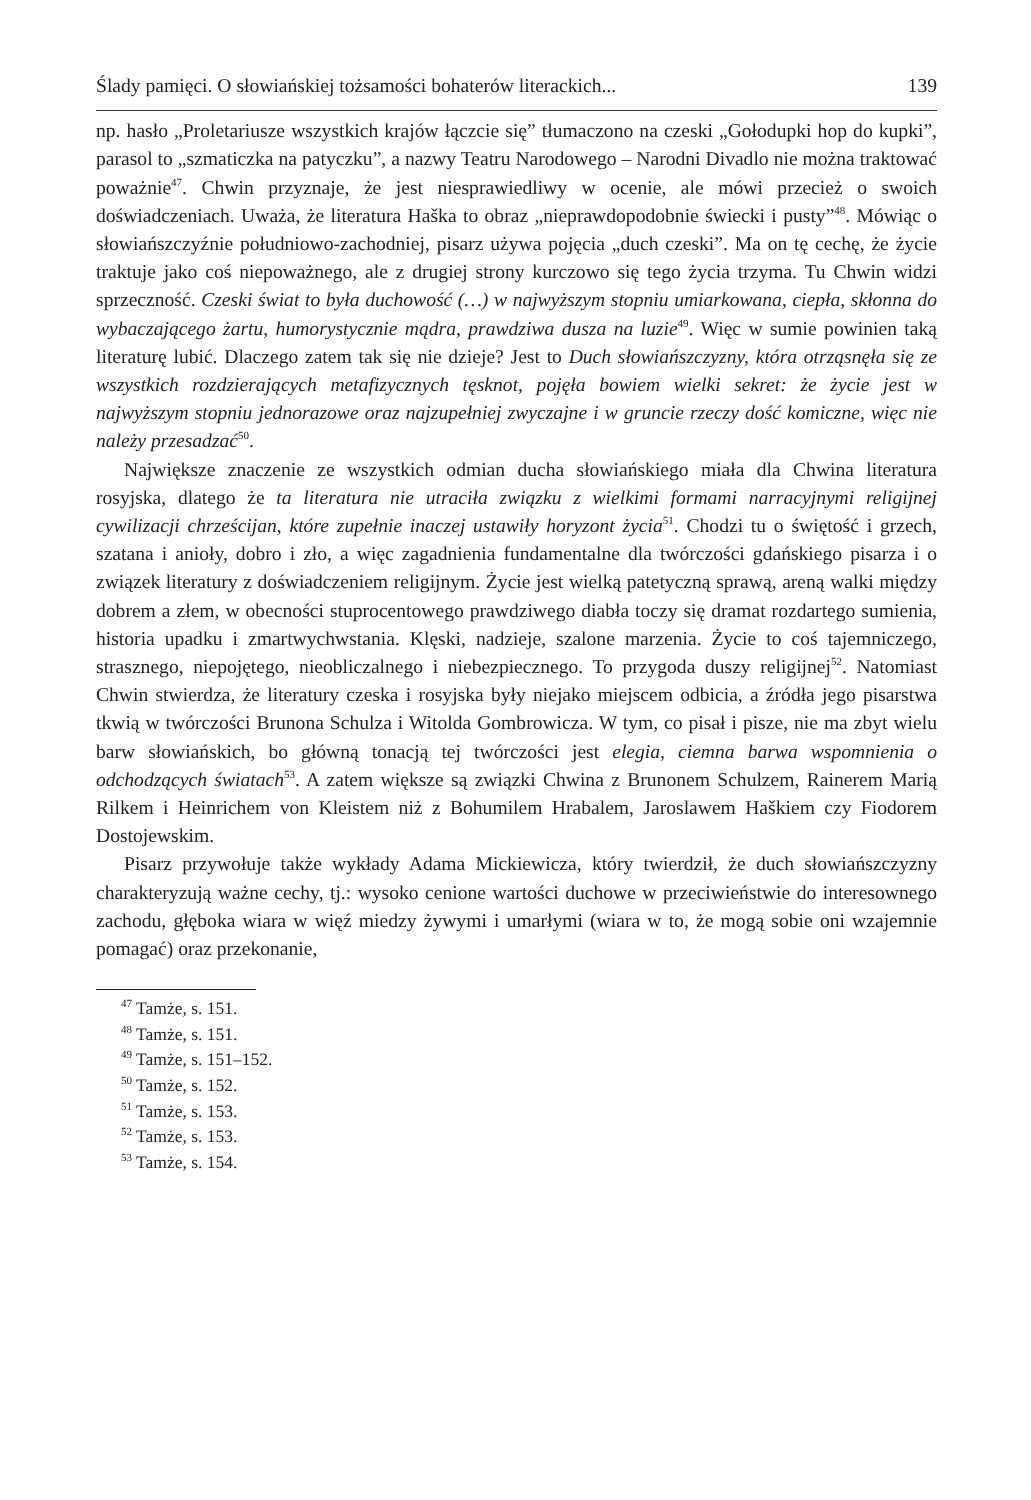Ślady pamięci. O słowiańskiej tożsamości bohaterów literackich... 139
np. hasło „Proletariusze wszystkich krajów łączcie się” tłumaczono na czeski „Gołodupki hop do kupki”, parasol to „szmaticzka na patyczku”, a nazwy Teatru Narodowego – Narodni Divadlo nie można traktować poważnie<sup>47</sup>. Chwin przyznaje, że jest niesprawiedliwy w ocenie, ale mówi przecież o swoich doświadczeniach. Uważa, że literatura Haška to obraz „nieprawdopodobnie świecki i pusty”<sup>48</sup>. Mówiąc o słowiańszczyźnie południowo-zachodniej, pisarz używa pojęcia „duch czeski”. Ma on tę cechę, że życie traktuje jako coś niepoważnego, ale z drugiej strony kurczowo się tego życia trzyma. Tu Chwin widzi sprzeczność. Czeski świat to była duchowość (…) w najwyższym stopniu umiarkowana, ciepła, skłonna do wybaczającego żartu, humorystycznie mądra, prawdziwa dusza na luzie<sup>49</sup>. Więc w sumie powinien taką literaturę lubić. Dlaczego zatem tak się nie dzieje? Jest to Duch słowiańszczyzny, która otrząsnęła się ze wszystkich rozdzierających metafizycznych tęsknot, pojęła bowiem wielki sekret: że życie jest w najwyższym stopniu jednorazowe oraz najzupełniej zwyczajne i w gruncie rzeczy dość komiczne, więc nie należy przesadzać<sup>50</sup>.
Największe znaczenie ze wszystkich odmian ducha słowiańskiego miała dla Chwina literatura rosyjska, dlatego że ta literatura nie utraciła związku z wielkimi formami narracyjnymi religijnej cywilizacji chrześcijan, które zupełnie inaczej ustawiły horyzont życia<sup>51</sup>. Chodzi tu o świętość i grzech, szatana i anioły, dobro i zło, a więc zagadnienia fundamentalne dla twórczości gdańskiego pisarza i o związek literatury z doświadczeniem religijnym. Życie jest wielką patetyczną sprawą, areną walki między dobrem a złem, w obecności stuprocentowego prawdziwego diabła toczy się dramat rozdartego sumienia, historia upadku i zmartwychwstania. Klęski, nadzieje, szalone marzenia. Życie to coś tajemniczego, strasznego, niepojętego, nieobliczalnego i niebezpiecznego. To przygoda duszy religijnej<sup>52</sup>. Natomiast Chwin stwierdza, że literatury czeska i rosyjska były niejako miejscem odbicia, a źródła jego pisarstwa tkwią w twórczości Brunona Schulza i Witolda Gombrowicza. W tym, co pisał i pisze, nie ma zbyt wielu barw słowiańskich, bo główną tonacją tej twórczości jest elegia, ciemna barwa wspomnienia o odchodzących światach<sup>53</sup>. A zatem większe są związki Chwina z Brunonem Schulzem, Rainerem Marią Rilkem i Heinrichem von Kleistem niż z Bohumilem Hrabalem, Jaroslawem Haškiem czy Fiodorem Dostojewskim.
Pisarz przywołuje także wykłady Adama Mickiewicza, który twierdził, że duch słowiańszczyzny charakteryzują ważne cechy, tj.: wysoko cenione wartości duchowe w przeciwieństwie do interesownego zachodu, głęboka wiara w więź miedzy żywymi i umarłymi (wiara w to, że mogą sobie oni wzajemnie pomagać) oraz przekonanie,
<sup>47</sup> Tamże, s. 151.
<sup>48</sup> Tamże, s. 151.
<sup>49</sup> Tamże, s. 151–152.
<sup>50</sup> Tamże, s. 152.
<sup>51</sup> Tamże, s. 153.
<sup>52</sup> Tamże, s. 153.
<sup>53</sup> Tamże, s. 154.